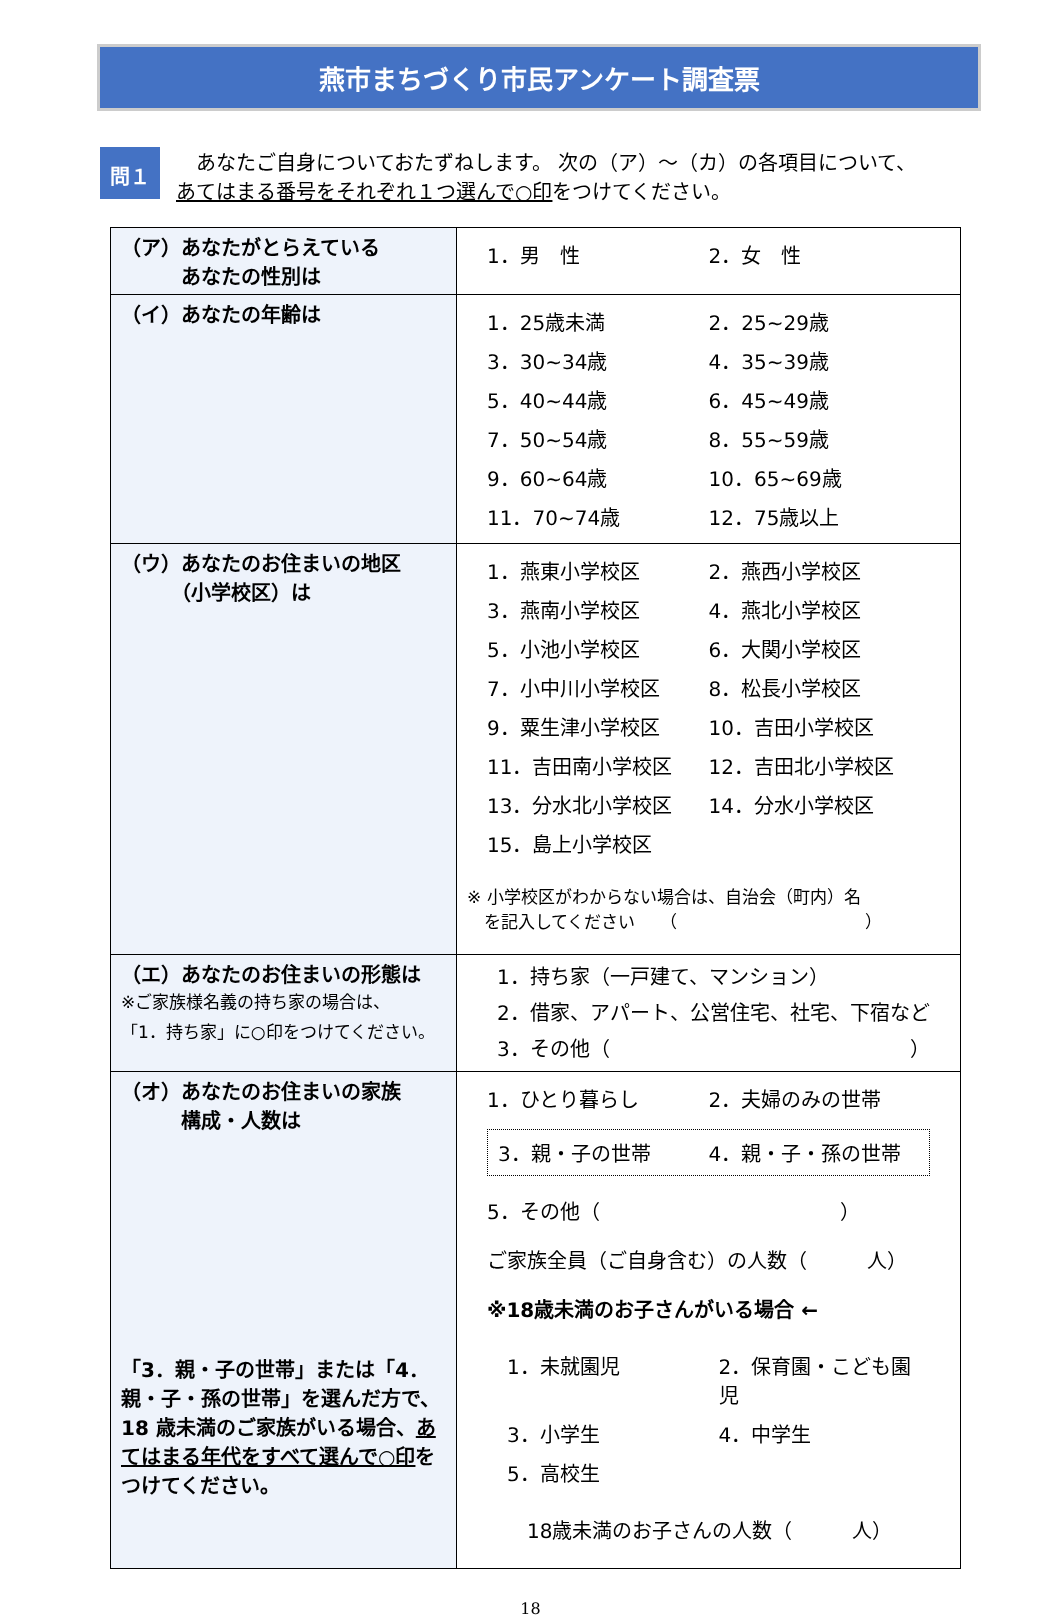燕市まちづくり市民アンケート調査票
問１
　あなたご自身についておたずねします。 次の（ア）～（カ）の各項目について、
あてはまる番号をそれぞれ１つ選んで○印をつけてください。
| （ア）あなたがとらえている あなたの性別は | 1．男 性 2．女 性 |
| （イ）あなたの年齢は | 1．25歳未満 2．25~29歳 3．30~34歳 4．35~39歳 5．40~44歳 6．45~49歳 7．50~54歳 8．55~59歳 9．60~64歳 10．65~69歳 11．70~74歳 12．75歳以上 |
| （ウ）あなたのお住まいの地区 （小学校区）は | 1．燕東小学校区 2．燕西小学校区 3．燕南小学校区 4．燕北小学校区 5．小池小学校区 6．大関小学校区 7．小中川小学校区 8．松長小学校区 9．粟生津小学校区 10．吉田小学校区 11．吉田南小学校区 12．吉田北小学校区 13．分水北小学校区 14．分水小学校区 15．島上小学校区 ※ 小学校区がわからない場合は、自治会（町内）名 を記入してください （ ） |
| （エ）あなたのお住まいの形態は ※ご家族様名義の持ち家の場合は、 「1．持ち家」に○印をつけてください。 | 1．持ち家（一戸建て、マンション） 2．借家、アパート、公営住宅、社宅、下宿など 3．その他（ ） |
| （オ）あなたのお住まいの家族 構成・人数は 「3．親・子の世帯」または「4．親・子・孫の世帯」を選んだ方で、18 歳未満のご家族がいる場合、 あてはまる年代をすべて選んで○印 をつけてください。 | 1．ひとり暮らし 2．夫婦のみの世帯 3．親・子の世帯 4．親・子・孫の世帯 5．その他（ ） ご家族全員（ご自身含む）の人数（ 人） ※18歳未満のお子さんがいる場合 ← 1．未就園児 2．保育園・こども園児 3．小学生 4．中学生 5．高校生 18歳未満のお子さんの人数（ 人） |
18